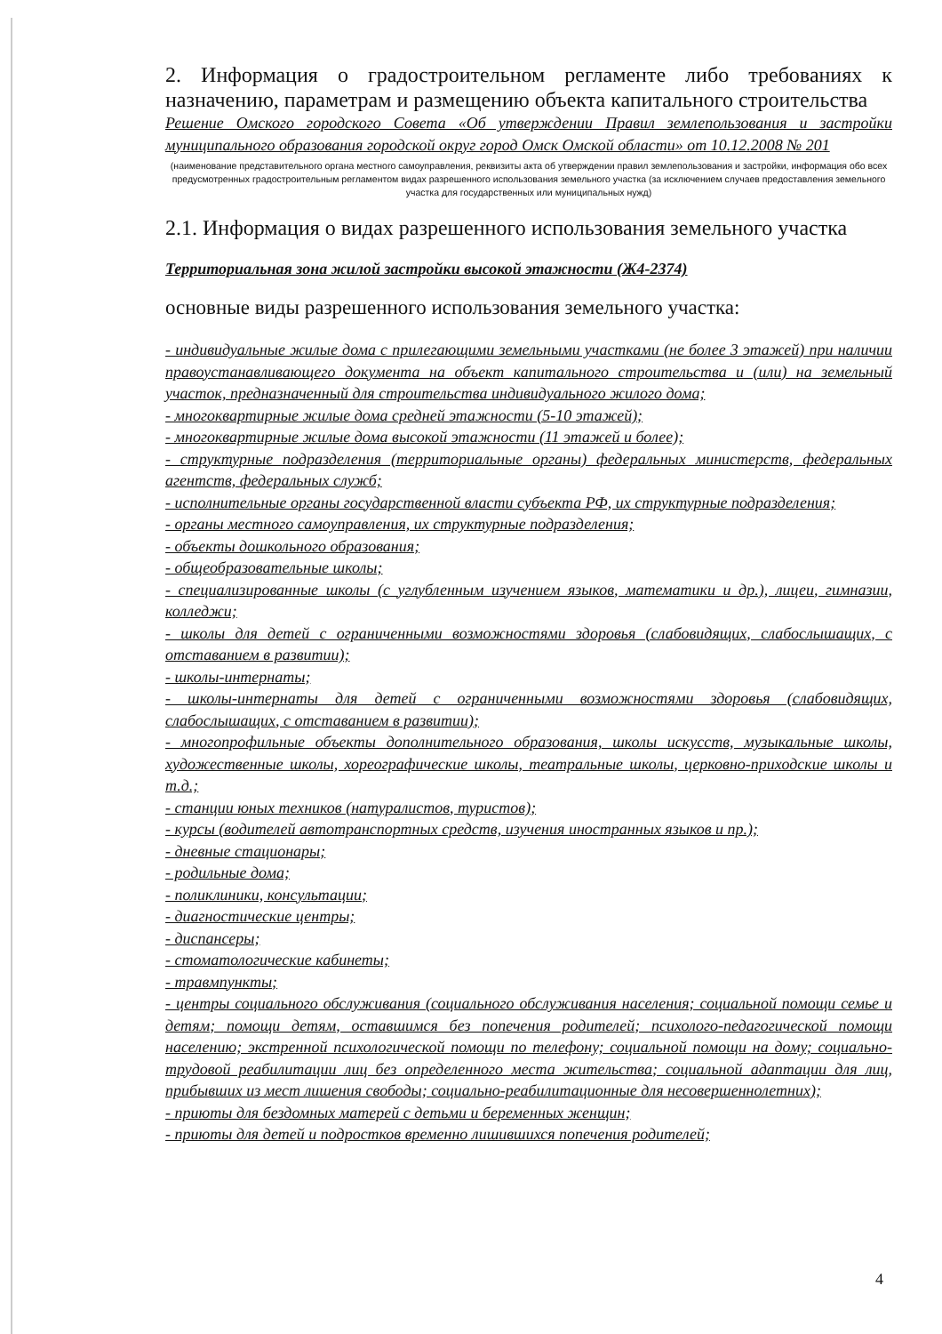2. Информация о градостроительном регламенте либо требованиях к назначению, параметрам и размещению объекта капитального строительства
Решение Омского городского Совета «Об утверждении Правил землепользования и застройки муниципального образования городской округ город Омск Омской области» от 10.12.2008 № 201
(наименование представительного органа местного самоуправления, реквизиты акта об утверждении правил землепользования и застройки, информация обо всех предусмотренных градостроительным регламентом видах разрешенного использования земельного участка (за исключением случаев предоставления земельного участка для государственных или муниципальных нужд)
2.1. Информация о видах разрешенного использования земельного участка
Территориальная зона жилой застройки высокой этажности (Ж4-2374)
основные виды разрешенного использования земельного участка:
- индивидуальные жилые дома с прилегающими земельными участками (не более 3 этажей) при наличии правоустанавливающего документа на объект капитального строительства и (или) на земельный участок, предназначенный для строительства индивидуального жилого дома;
- многоквартирные жилые дома средней этажности (5-10 этажей);
- многоквартирные жилые дома высокой этажности (11 этажей и более);
- структурные подразделения (территориальные органы) федеральных министерств, федеральных агентств, федеральных служб;
- исполнительные органы государственной власти субъекта РФ, их структурные подразделения;
- органы местного самоуправления, их структурные подразделения;
- объекты дошкольного образования;
- общеобразовательные школы;
- специализированные школы (с углубленным изучением языков, математики и др.), лицеи, гимназии, колледжи;
- школы для детей с ограниченными возможностями здоровья (слабовидящих, слабослышащих, с отставанием в развитии);
- школы-интернаты;
- школы-интернаты для детей с ограниченными возможностями здоровья (слабовидящих, слабослышащих, с отставанием в развитии);
- многопрофильные объекты дополнительного образования, школы искусств, музыкальные школы, художественные школы, хореографические школы, театральные школы, церковно-приходские школы и т.д.;
- станции юных техников (натуралистов, туристов);
- курсы (водителей автотранспортных средств, изучения иностранных языков и пр.);
- дневные стационары;
- родильные дома;
- поликлиники, консультации;
- диагностические центры;
- диспансеры;
- стоматологические кабинеты;
- травмпункты;
- центры социального обслуживания (социального обслуживания населения; социальной помощи семье и детям; помощи детям, оставшимся без попечения родителей; психолого-педагогической помощи населению; экстренной психологической помощи по телефону; социальной помощи на дому; социально-трудовой реабилитации лиц без определенного места жительства; социальной адаптации для лиц, прибывших из мест лишения свободы; социально-реабилитационные для несовершеннолетних);
- приюты для бездомных матерей с детьми и беременных женщин;
- приюты для детей и подростков временно лишившихся попечения родителей;
4